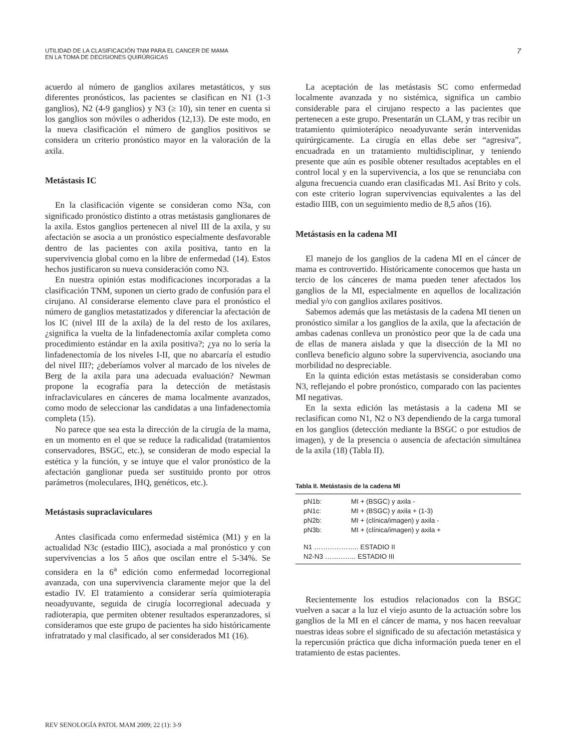UTILIDAD DE LA CLASIFICACIÓN TNM PARA EL CANCER DE MAMA
EN LA TOMA DE DECISIONES QUIRÚRGICAS
7
acuerdo al número de ganglios axilares metastáticos, y sus diferentes pronósticos, las pacientes se clasifican en N1 (1-3 ganglios), N2 (4-9 ganglios) y N3 (≥ 10), sin tener en cuenta si los ganglios son móviles o adheridos (12,13). De este modo, en la nueva clasificación el número de ganglios positivos se considera un criterio pronóstico mayor en la valoración de la axila.
Metástasis IC
En la clasificación vigente se consideran como N3a, con significado pronóstico distinto a otras metástasis ganglionares de la axila. Estos ganglios pertenecen al nivel III de la axila, y su afectación se asocia a un pronóstico especialmente desfavorable dentro de las pacientes con axila positiva, tanto en la supervivencia global como en la libre de enfermedad (14). Estos hechos justificaron su nueva consideración como N3.
En nuestra opinión estas modificaciones incorporadas a la clasificación TNM, suponen un cierto grado de confusión para el cirujano. Al considerarse elemento clave para el pronóstico el número de ganglios metastatizados y diferenciar la afectación de los IC (nivel III de la axila) de la del resto de los axilares, ¿significa la vuelta de la linfadenectomía axilar completa como procedimiento estándar en la axila positiva?; ¿ya no lo sería la linfadenectomía de los niveles I-II, que no abarcaría el estudio del nivel III?; ¿deberíamos volver al marcado de los niveles de Berg de la axila para una adecuada evaluación? Newman propone la ecografía para la detección de metástasis infraclaviculares en cánceres de mama localmente avanzados, como modo de seleccionar las candidatas a una linfadenectomía completa (15).
No parece que sea esta la dirección de la cirugía de la mama, en un momento en el que se reduce la radicalidad (tratamientos conservadores, BSGC, etc.), se consideran de modo especial la estética y la función, y se intuye que el valor pronóstico de la afectación ganglionar pueda ser sustituido pronto por otros parámetros (moleculares, IHQ, genéticos, etc.).
Metástasis supraclaviculares
Antes clasificada como enfermedad sistémica (M1) y en la actualidad N3c (estadio IIIC), asociada a mal pronóstico y con supervivencias a los 5 años que oscilan entre el 5-34%. Se considera en la 6<sup>a</sup> edición como enfermedad locorregional avanzada, con una supervivencia claramente mejor que la del estadio IV. El tratamiento a considerar sería quimioterapia neoadyuvante, seguida de cirugía locorregional adecuada y radioterapia, que permiten obtener resultados esperanzadores, si consideramos que este grupo de pacientes ha sido históricamente infratratado y mal clasificado, al ser considerados M1 (16).
La aceptación de las metástasis SC como enfermedad localmente avanzada y no sistémica, significa un cambio considerable para el cirujano respecto a las pacientes que pertenecen a este grupo. Presentarán un CLAM, y tras recibir un tratamiento quimioterápico neoadyuvante serán intervenidas quirúrgicamente. La cirugía en ellas debe ser “agresiva”, encuadrada en un tratamiento multidisciplinar, y teniendo presente que aún es posible obtener resultados aceptables en el control local y en la supervivencia, a los que se renunciaba con alguna frecuencia cuando eran clasificadas M1. Así Brito y cols. con este criterio logran supervivencias equivalentes a las del estadio IIIB, con un seguimiento medio de 8,5 años (16).
Metástasis en la cadena MI
El manejo de los ganglios de la cadena MI en el cáncer de mama es controvertido. Históricamente conocemos que hasta un tercio de los cánceres de mama pueden tener afectados los ganglios de la MI, especialmente en aquellos de localización medial y/o con ganglios axilares positivos.
Sabemos además que las metástasis de la cadena MI tienen un pronóstico similar a los ganglios de la axila, que la afectación de ambas cadenas conlleva un pronóstico peor que la de cada una de ellas de manera aislada y que la disección de la MI no conlleva beneficio alguno sobre la supervivencia, asociando una morbilidad no despreciable.
En la quinta edición estas metástasis se consideraban como N3, reflejando el pobre pronóstico, comparado con las pacientes MI negativas.
En la sexta edición las metástasis a la cadena MI se reclasifican como N1, N2 o N3 dependiendo de la carga tumoral en los ganglios (detección mediante la BSGC o por estudios de imagen), y de la presencia o ausencia de afectación simultánea de la axila (18) (Tabla II).
Tabla II. Metástasis de la cadena MI
| pN1b: | MI + (BSGC) y axila - |
| pN1c: | MI + (BSGC) y axila + (1-3) |
| pN2b: | MI + (clínica/imagen) y axila - |
| pN3b: | MI + (clínica/imagen) y axila + |
| N1 ……………….. ESTADIO II | |
| N2-N3 ……….…. ESTADIO III | |
Recientemente los estudios relacionados con la BSGC vuelven a sacar a la luz el viejo asunto de la actuación sobre los ganglios de la MI en el cáncer de mama, y nos hacen reevaluar nuestras ideas sobre el significado de su afectación metastásica y la repercusión práctica que dicha información pueda tener en el tratamiento de estas pacientes.
REV SENOLOGÍA PATOL MAM 2009; 22 (1): 3-9